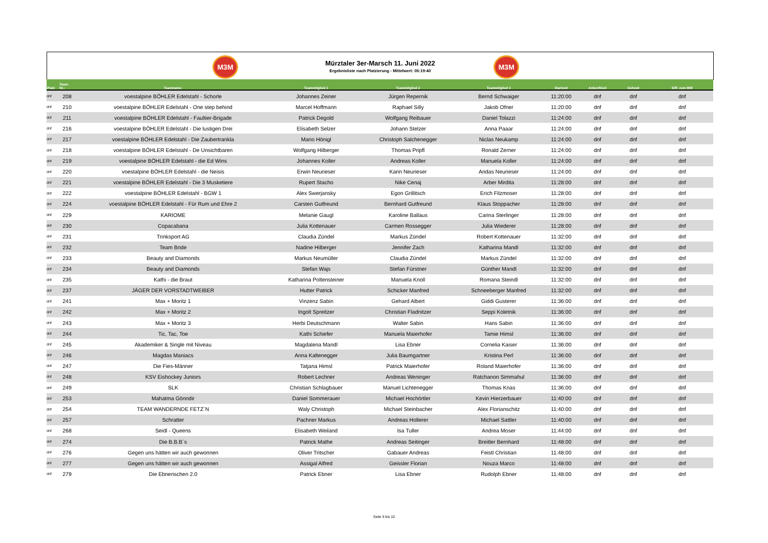M3M
Mürztaler 3er-Marsch 11. Juni 2022
Ergebnisliste nach Platzierung - Mittelwert: 05:19:40
M3M
| Platz | Team- Nr.: | Teamname: | Teammitglied 1 | Teammitglied 2 | Teammitglied 3 | Startzeit | Ankunftzeit | Gehzeit | Diff. zum MW |
| --- | --- | --- | --- | --- | --- | --- | --- | --- | --- |
| dnf | 208 | voestalpine BÖHLER Edelstahl - Schorle | Johannes Zeiner | Jürgen Repernik | Bernd Schwaiger | 11:20:00 | dnf | dnf | dnf |
| dnf | 210 | voestalpine BÖHLER Edelstahl - One step behind | Marcel Hoffmann | Raphael Silly | Jakob Ofner | 11:20:00 | dnf | dnf | dnf |
| dnf | 211 | voestalpine BÖHLER Edelstahl - Faultier-Brigade | Patrick Degold | Wolfgang Reibauer | Daniel Tolazzi | 11:24:00 | dnf | dnf | dnf |
| dnf | 216 | voestalpine BÖHLER Edelstahl - Die lustigen Drei | Elisabeth Selzer | Johann Stelzer | Anna Paaar | 11:24:00 | dnf | dnf | dnf |
| dnf | 217 | voestalpine BÖHLER Edelstahl - Die Zaubertrankla | Mario Hönigl | Christoph Salchenegger | Niclas Neukamp | 11:24:00 | dnf | dnf | dnf |
| dnf | 218 | voestalpine BÖHLER Edelstahl - De Unsichtbaren | Wolfgang Hilberger | Thomas Pripfl | Ronald Zerner | 11:24:00 | dnf | dnf | dnf |
| dnf | 219 | voestalpine BÖHLER Edelstahl - die Ed Wins | Johannes Koller | Andreas Koller | Manuela Koller | 11:24:00 | dnf | dnf | dnf |
| dnf | 220 | voestalpine BÖHLER Edelstahl - die Neisis | Erwin Neurieser | Karin Neurieser | Andas Neurieser | 11:24:00 | dnf | dnf | dnf |
| dnf | 221 | voestalpine BÖHLER Edelstahl - Die 3 Musketiere | Rupert Stacho | Nike Cenaj | Arber Mirdita | 11:28:00 | dnf | dnf | dnf |
| dnf | 222 | voestalpine BÖHLER Edelstahl - BGW 1 | Alex Swerjansky | Egon Grillitsch | Erich Filzmoser | 11:28:00 | dnf | dnf | dnf |
| dnf | 224 | voestalpine BÖHLER Edelstahl - Für Rum und Ehre 2 | Carsten Gutfreund | Bernhard Gutfreund | Klaus Stoppacher | 11:28:00 | dnf | dnf | dnf |
| dnf | 229 | KARIOME | Melanie Gaugl | Karoline Ballaus | Carina Sterlinger | 11:28:00 | dnf | dnf | dnf |
| dnf | 230 | Copacabana | Julia Kottenauer | Carmen Rossegger | Julia Wiederer | 11:28:00 | dnf | dnf | dnf |
| dnf | 231 | Trinksport AG | Claudia Zündel | Markus Zündel | Robert Kottenauer | 11:32:00 | dnf | dnf | dnf |
| dnf | 232 | Team Bride | Nadine Hilberger | Jennifer Zach | Katharina Mandl | 11:32:00 | dnf | dnf | dnf |
| dnf | 233 | Beauty and Diamonds | Markus Neumüller | Claudia Zündel | Markus Zündel | 11:32:00 | dnf | dnf | dnf |
| dnf | 234 | Beauty and Diamonds | Stefan Wajs | Stefan Fürstner | Günther Mandl | 11:32:00 | dnf | dnf | dnf |
| dnf | 235 | Kathi - die Braut | Katharina Poltensteiner | Manuela Knoll | Romana Steindl | 11:32:00 | dnf | dnf | dnf |
| dnf | 237 | JÄGER DER VORSTADTWEIBER | Hutter Patrick | Schicker Manfred | Schneeberger Manfred | 11:32:00 | dnf | dnf | dnf |
| dnf | 241 | Max + Moritz 1 | Vinzenz Sabin | Gehard Albert | Giddi Gusterer | 11:36:00 | dnf | dnf | dnf |
| dnf | 242 | Max + Moritz 2 | Ingolt Spreitzer | Christian Fladnitzer | Seppi Koletnik | 11:36:00 | dnf | dnf | dnf |
| dnf | 243 | Max + Moritz 3 | Herbi Deutschmann | Walter Sabin | Hans Sabin | 11:36:00 | dnf | dnf | dnf |
| dnf | 244 | Tic, Tac, Toe | Kathi Schiefer | Manuela Maierhofer | Tamie Himsl | 11:36:00 | dnf | dnf | dnf |
| dnf | 245 | Akademiker & Single mit Niveau | Magdalena Mandl | Lisa Ebner | Cornelia Kaiser | 11:36:00 | dnf | dnf | dnf |
| dnf | 246 | Magdas Maniacs | Anna Kaltenegger | Julia Baumgartner | Kristina Perl | 11:36:00 | dnf | dnf | dnf |
| dnf | 247 | Die Fies-Männer | Tatjana Himsl | Patrick Maierhofer | Roland Maierhofer | 11:36:00 | dnf | dnf | dnf |
| dnf | 248 | KSV Eishockey Juniors | Robert Lechner | Andreas Weninger | Ratchanon Simmahul | 11:36:00 | dnf | dnf | dnf |
| dnf | 249 | SLK | Christian Schlagbauer | Manuel Lichtenegger | Thomas Knas | 11:36:00 | dnf | dnf | dnf |
| dnf | 253 | Mahatma Gönndir | Daniel Sommerauer | Michael Hochörtler | Kevin Hierzerbauer | 11:40:00 | dnf | dnf | dnf |
| dnf | 254 | TEAM WANDERNDE FETZ´N | Waly Christoph | Michael Steinbacher | Alex Florianschitz | 11:40:00 | dnf | dnf | dnf |
| dnf | 257 | Schratter | Pachner Markus | Andreas Hollerer | Michael Sattler | 11:40:00 | dnf | dnf | dnf |
| dnf | 268 | Seidl - Queens | Elisabeth Weiland | Isa Tuller | Andrea Moser | 11:44:00 | dnf | dnf | dnf |
| dnf | 274 | Die B.B.B´s | Patrick Mathe | Andreas Seitinger | Breitler Bernhard | 11:48:00 | dnf | dnf | dnf |
| dnf | 276 | Gegen uns hätten wir auch gewonnen | Oliver Tritscher | Gabauer Andreas | Feistl Christian | 11:48:00 | dnf | dnf | dnf |
| dnf | 277 | Gegen uns hätten wir auch gewonnen | Assigal Alfred | Geissler Florian | Nouza Marco | 11:48:00 | dnf | dnf | dnf |
| dnf | 279 | Die Ebnerischen 2.0 | Patrick Ebner | Lisa Ebner | Rudolph Ebner | 11:48:00 | dnf | dnf | dnf |
Seite 9 bis 10